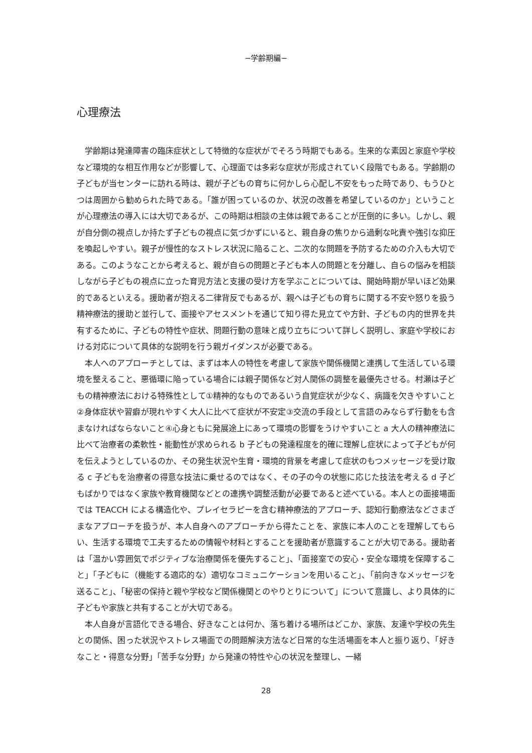−学齢期編−
心理療法
学齢期は発達障害の臨床症状として特徴的な症状がでそろう時期でもある。生来的な素因と家庭や学校など環境的な相互作用などが影響して、心理面では多彩な症状が形成されていく段階でもある。学齢期の子どもが当センターに訪れる時は、親が子どもの育ちに何かしら心配し不安をもった時であり、もうひとつは周囲から勧められた時である。「誰が困っているのか、状況の改善を希望しているのか」ということが心理療法の導入には大切であるが、この時期は相談の主体は親であることが圧倒的に多い。しかし、親が自分側の視点しか持たず子どもの視点に気づかずにいると、親自身の焦りから過剰な叱責や強引な抑圧を喚起しやすい。親子が慢性的なストレス状況に陥ること、二次的な問題を予防するための介入も大切である。このようなことから考えると、親が自らの問題と子ども本人の問題とを分離し、自らの悩みを相談しながら子どもの視点に立った育児方法と支援の受け方を学ぶことについては、開始時期が早いほど効果的であるといえる。援助者が抱える二律背反でもあるが、親へは子どもの育ちに関する不安や怒りを扱う精神療法的援助と並行して、面接やアセスメントを通じて知り得た見立てや方針、子どもの内的世界を共有するために、子どもの特性や症状、問題行動の意味と成り立ちについて詳しく説明し、家庭や学校における対応について具体的な説明を行う親ガイダンスが必要である。
本人へのアプローチとしては、まずは本人の特性を考慮して家族や関係機関と連携して生活している環境を整えること、悪循環に陥っている場合には親子関係など対人関係の調整を最優先させる。村瀬は子どもの精神療法における特殊性として①精神的なものであるいう自覚症状が少なく、病識を欠きやすいこと②身体症状や習癖が現れやすく大人に比べて症状が不安定③交流の手段として言語のみならず行動をも含まなければならないこと④心身ともに発展途上にあって環境の影響をうけやすいこと a 大人の精神療法に比べて治療者の柔軟性・能動性が求められる b 子どもの発達程度を的確に理解し症状によって子どもが何を伝えようとしているのか、その発生状況や生育・環境的背景を考慮して症状のもつメッセージを受け取る c 子どもを治療者の得意な技法に乗せるのではなく、その子の今の状態に応じた技法を考える d 子どもばかりではなく家族や教育機関などとの連携や調整活動が必要であると述べている。本人との面接場面では TEACCH による構造化や、プレイセラピーを含む精神療法的アプローチ、認知行動療法などさまざまなアプローチを扱うが、本人自身へのアプローチから得たことを、家族に本人のことを理解してもらい、生活する環境で工夫するための情報や材料とすることを援助者が意識することが大切である。援助者は「温かい雰囲気でポジティブな治療関係を優先すること」、「面接室での安心・安全な環境を保障すること」「子どもに（機能する適応的な）適切なコミュニケーションを用いること」、「前向きなメッセージを送ること」、「秘密の保持と親や学校など関係機関とのやりとりについて」について意識し、より具体的に子どもや家族と共有することが大切である。
本人自身が言語化できる場合、好きなことは何か、落ち着ける場所はどこか、家族、友達や学校の先生との関係、困った状況やストレス場面での問題解決方法など日常的な生活場面を本人と振り返り、「好きなこと・得意な分野」「苦手な分野」から発達の特性や心の状況を整理し、一緒
28